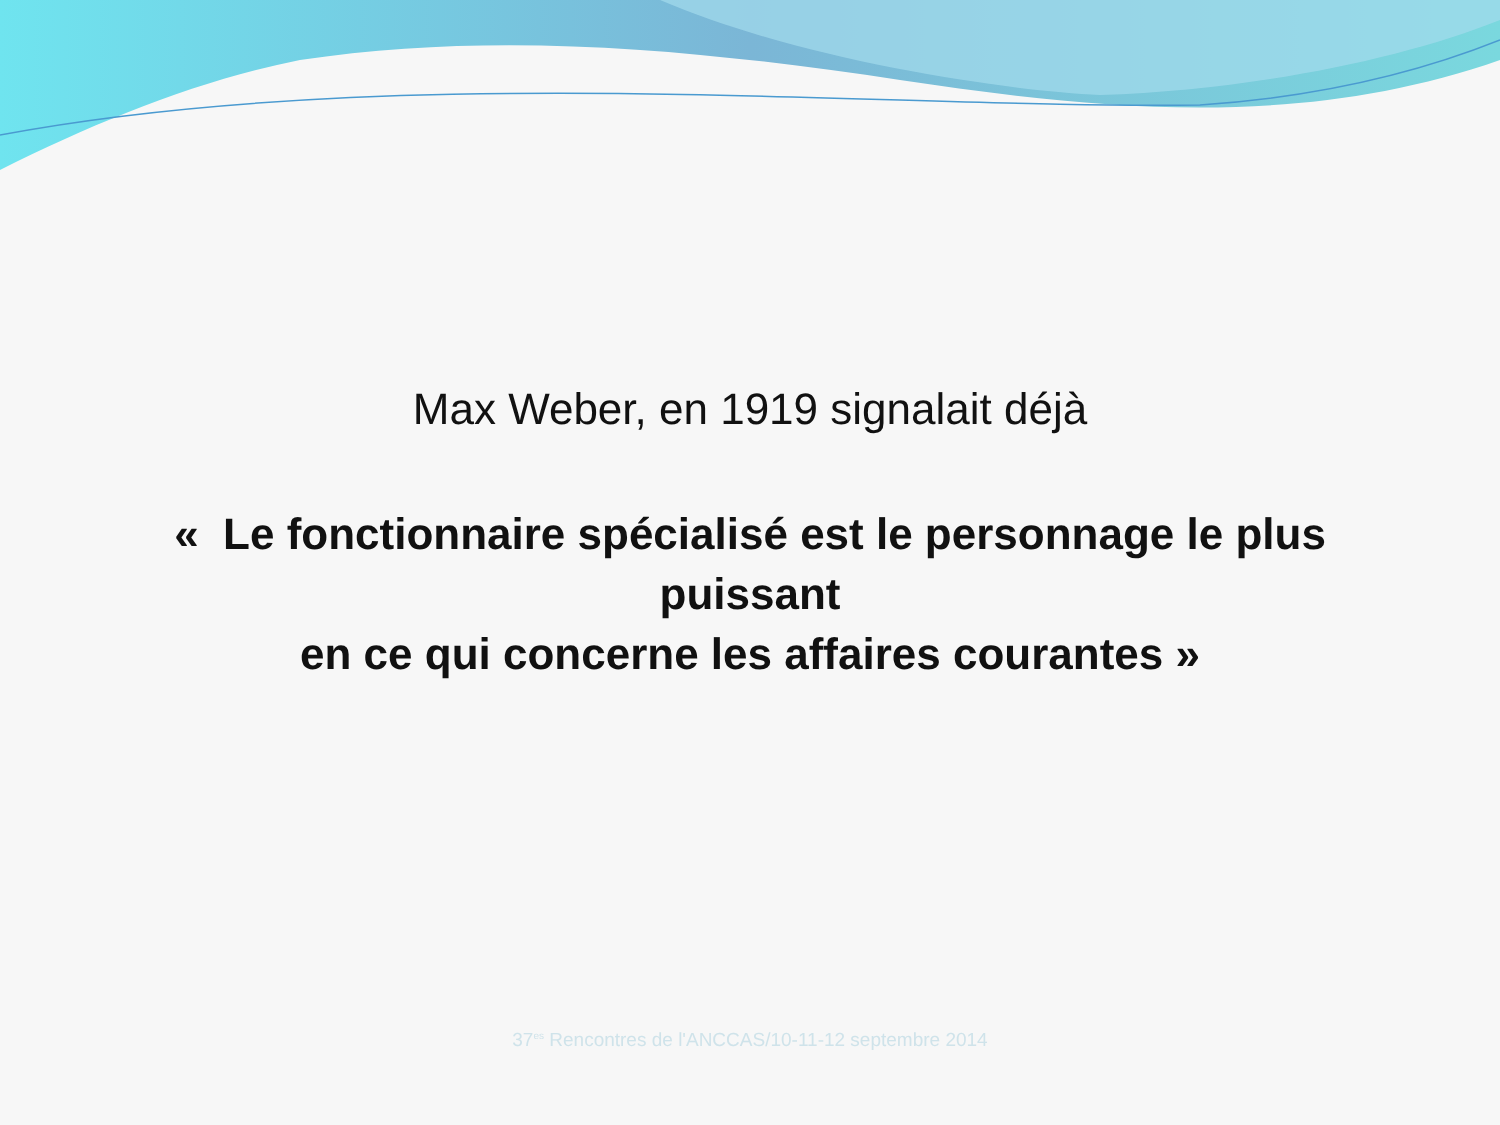Max Weber, en 1919 signalait déjà
« Le fonctionnaire spécialisé est le personnage le plus
puissant
en ce qui concerne les affaires courantes »
37<sup>es</sup> Rencontres de l'ANCCAS/10-11-12 septembre 2014